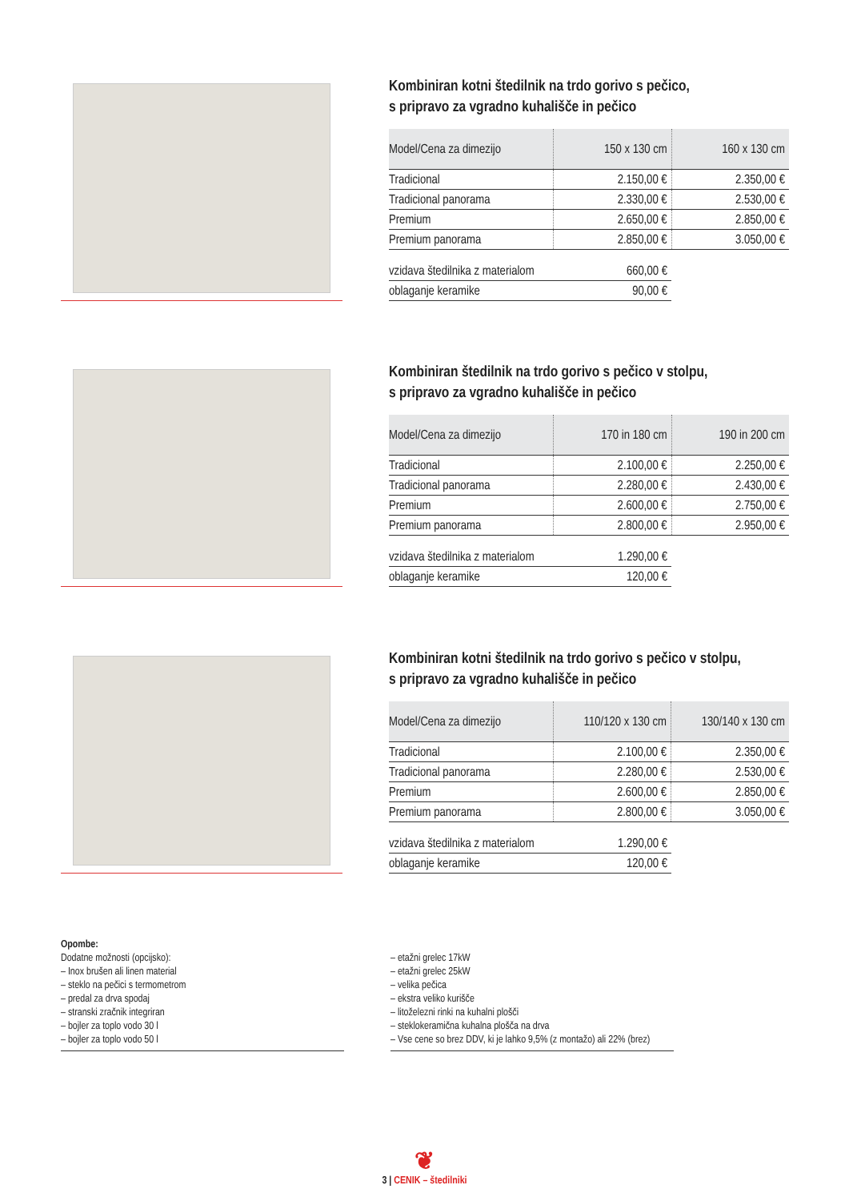Kombiniran kotni štedilnik na trdo gorivo s pečico,
s pripravo za vgradno kuhališče in pečico
| Model/Cena za dimezijo | 150 x 130 cm | 160 x 130 cm |
| --- | --- | --- |
| Tradicional | 2.150,00 € | 2.350,00 € |
| Tradicional panorama | 2.330,00 € | 2.530,00 € |
| Premium | 2.650,00 € | 2.850,00 € |
| Premium panorama | 2.850,00 € | 3.050,00 € |
| vzidava štedilnika z materialom | 660,00 € |
| oblaganje keramike | 90,00 € |
Kombiniran štedilnik na trdo gorivo s pečico v stolpu,
s pripravo za vgradno kuhališče in pečico
| Model/Cena za dimezijo | 170 in 180 cm | 190 in 200 cm |
| --- | --- | --- |
| Tradicional | 2.100,00 € | 2.250,00 € |
| Tradicional panorama | 2.280,00 € | 2.430,00 € |
| Premium | 2.600,00 € | 2.750,00 € |
| Premium panorama | 2.800,00 € | 2.950,00 € |
| vzidava štedilnika z materialom | 1.290,00 € |
| oblaganje keramike | 120,00 € |
Kombiniran kotni štedilnik na trdo gorivo s pečico v stolpu,
s pripravo za vgradno kuhališče in pečico
| Model/Cena za dimezijo | 110/120 x 130 cm | 130/140 x 130 cm |
| --- | --- | --- |
| Tradicional | 2.100,00 € | 2.350,00 € |
| Tradicional panorama | 2.280,00 € | 2.530,00 € |
| Premium | 2.600,00 € | 2.850,00 € |
| Premium panorama | 2.800,00 € | 3.050,00 € |
| vzidava štedilnika z materialom | 1.290,00 € |
| oblaganje keramike | 120,00 € |
Opombe:
Dodatne možnosti (opcijsko):
– Inox brušen ali linen material
– steklo na pečici s termometrom
– predal za drva spodaj
– stranski zračnik integriran
– bojler za toplo vodo 30 l
– bojler za toplo vodo 50 l
– etažni grelec 17kW
– etažni grelec 25kW
– velika pečica
– ekstra veliko kurišče
– litoželezni rinki na kuhalni plošči
– steklokeramična kuhalna plošča na drva
– Vse cene so brez DDV, ki je lahko 9,5% (z montažo) ali 22% (brez)
❦
3 | CENIK – štedilniki